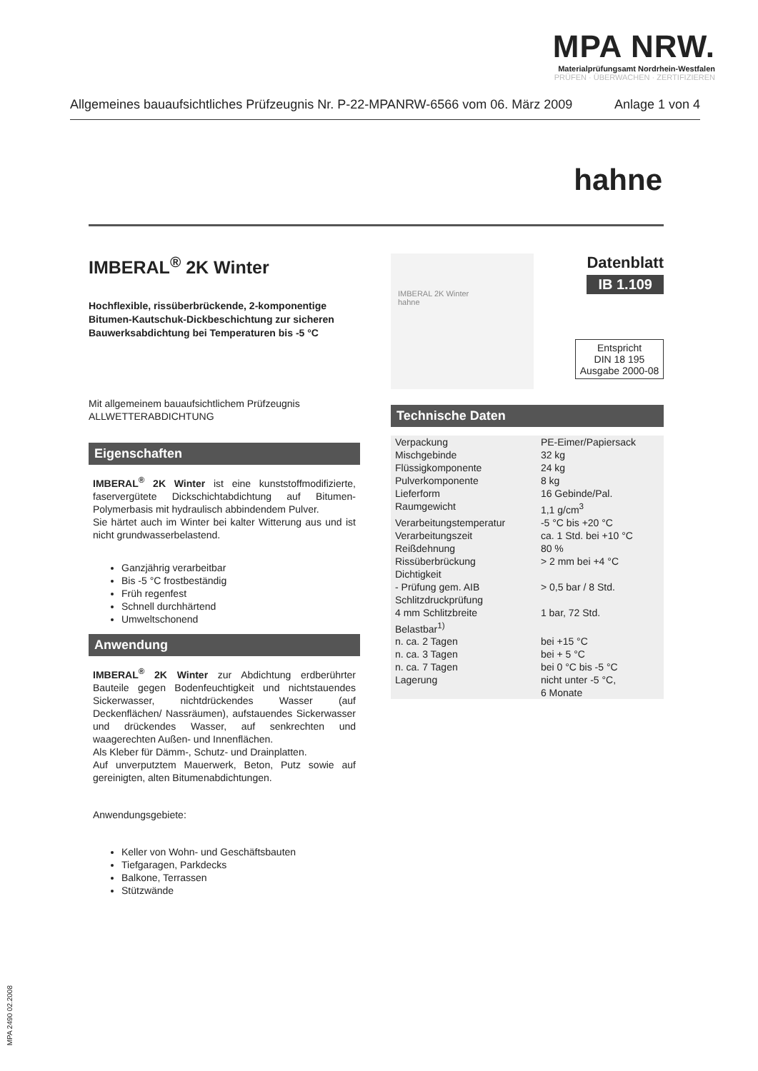MPA NRW.
Materialprüfungsamt Nordrhein-Westfalen
PRÜFEN · ÜBERWACHEN · ZERTIFIZIEREN
Allgemeines bauaufsichtliches Prüfzeugnis Nr. P-22-MPANRW-6566 vom 06. März 2009 Anlage 1 von 4
hahne
IMBERAL<sup>®</sup> 2K Winter
Hochflexible, rissüberbrückende, 2-komponentige Bitumen-Kautschuk-Dickbeschichtung zur sicheren Bauwerksabdichtung bei Temperaturen bis -5 °C
Mit allgemeinem bauaufsichtlichem Prüfzeugnis
ALLWETTERABDICHTUNG
Eigenschaften
IMBERAL<sup>®</sup> 2K Winter ist eine kunststoffmodifizierte, faservergütete Dickschichtabdichtung auf Bitumen-Polymerbasis mit hydraulisch abbindendem Pulver.
Sie härtet auch im Winter bei kalter Witterung aus und ist nicht grundwasserbelastend.
Ganzjährig verarbeitbar
Bis -5 °C frostbeständig
Früh regenfest
Schnell durchhärtend
Umweltschonend
Anwendung
IMBERAL<sup>®</sup> 2K Winter zur Abdichtung erdberührter Bauteile gegen Bodenfeuchtigkeit und nichtstauendes Sickerwasser, nichtdrückendes Wasser (auf Deckenflächen/ Nassräumen), aufstauendes Sickerwasser und drückendes Wasser, auf senkrechten und waagerechten Außen- und Innenflächen.
Als Kleber für Dämm-, Schutz- und Drainplatten.
Auf unverputztem Mauerwerk, Beton, Putz sowie auf gereinigten, alten Bitumenabdichtungen.
Anwendungsgebiete:
Keller von Wohn- und Geschäftsbauten
Tiefgaragen, Parkdecks
Balkone, Terrassen
Stützwände
IMBERAL 2K Winter
hahne
Datenblatt
IB 1.109
Entspricht
DIN 18 195
Ausgabe 2000-08
Technische Daten
| Verpackung | PE-Eimer/Papiersack |
| Mischgebinde | 32 kg |
| Flüssigkomponente | 24 kg |
| Pulverkomponente | 8 kg |
| Lieferform | 16 Gebinde/Pal. |
| Raumgewicht | 1,1 g/cm<sup>3</sup> |
| Verarbeitungstemperatur | -5 °C bis +20 °C |
| Verarbeitungszeit | ca. 1 Std. bei +10 °C |
| Reißdehnung | 80 % |
| Rissüberbrückung | > 2 mm bei +4 °C |
| Dichtigkeit | |
| - Prüfung gem. AIB | > 0,5 bar / 8 Std. |
| Schlitzdruckprüfung | |
| 4 mm Schlitzbreite | 1 bar, 72 Std. |
| Belastbar<sup>1)</sup> | |
| n. ca. 2 Tagen | bei +15 °C |
| n. ca. 3 Tagen | bei + 5 °C |
| n. ca. 7 Tagen | bei 0 °C bis -5 °C |
| Lagerung | nicht unter -5 °C, 6 Monate |
MPA 2490 02.2008